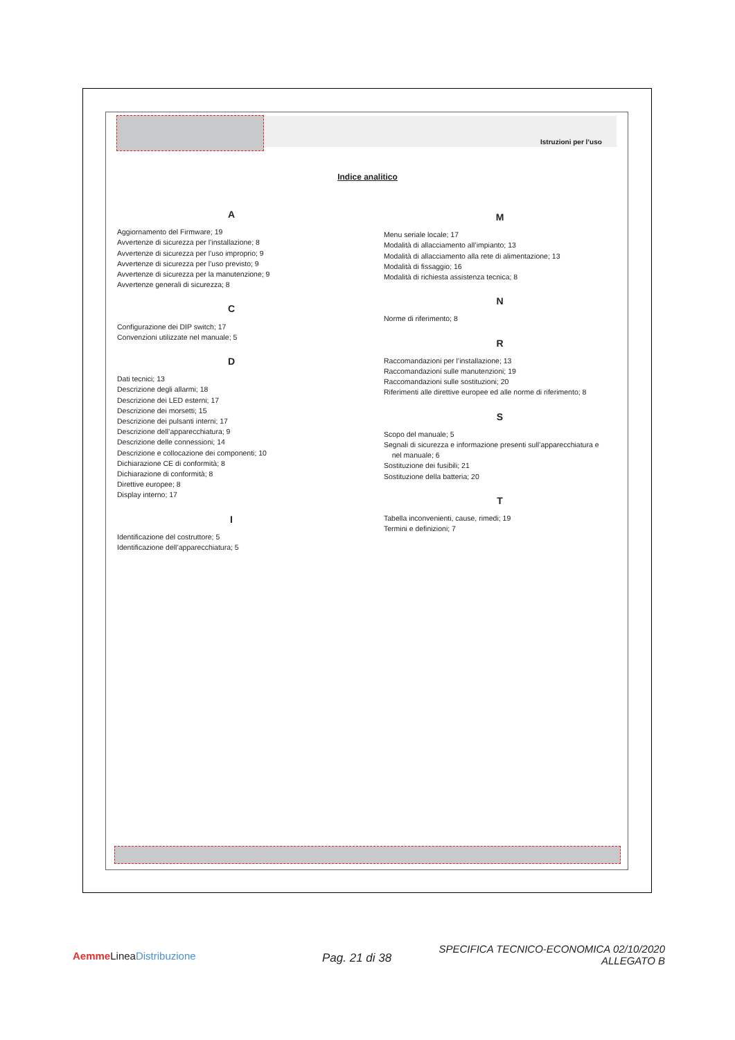Istruzioni per l’uso
Indice analitico
A
Aggiornamento del Firmware; 19
Avvertenze di sicurezza per l’installazione; 8
Avvertenze di sicurezza per l’uso improprio; 9
Avvertenze di sicurezza per l’uso previsto; 9
Avvertenze di sicurezza per la manutenzione; 9
Avvertenze generali di sicurezza; 8
C
Configurazione dei DIP switch; 17
Convenzioni utilizzate nel manuale; 5
D
Dati tecnici; 13
Descrizione degli allarmi; 18
Descrizione dei LED esterni; 17
Descrizione dei morsetti; 15
Descrizione dei pulsanti interni; 17
Descrizione dell’apparecchiatura; 9
Descrizione delle connessioni; 14
Descrizione e collocazione dei componenti; 10
Dichiarazione CE di conformità; 8
Dichiarazione di conformità; 8
Direttive europee; 8
Display interno; 17
I
Identificazione del costruttore; 5
Identificazione dell’apparecchiatura; 5
M
Menu seriale locale; 17
Modalità di allacciamento all’impianto; 13
Modalità di allacciamento alla rete di alimentazione; 13
Modalità di fissaggio; 16
Modalità di richiesta assistenza tecnica; 8
N
Norme di riferimento; 8
R
Raccomandazioni per l’installazione; 13
Raccomandazioni sulle manutenzioni; 19
Raccomandazioni sulle sostituzioni; 20
Riferimenti alle direttive europee ed alle norme di riferimento; 8
S
Scopo del manuale; 5
Segnali di sicurezza e informazione presenti sull’apparecchiatura e
nel manuale; 6
Sostituzione dei fusibili; 21
Sostituzione della batteria; 20
T
Tabella inconvenienti, cause, rimedi; 19
Termini e definizioni; 7
Aemme LineaDistribuzione Pag. 21 di 38
SPECIFICA TECNICO-ECONOMICA 02/10/2020
ALLEGATO B